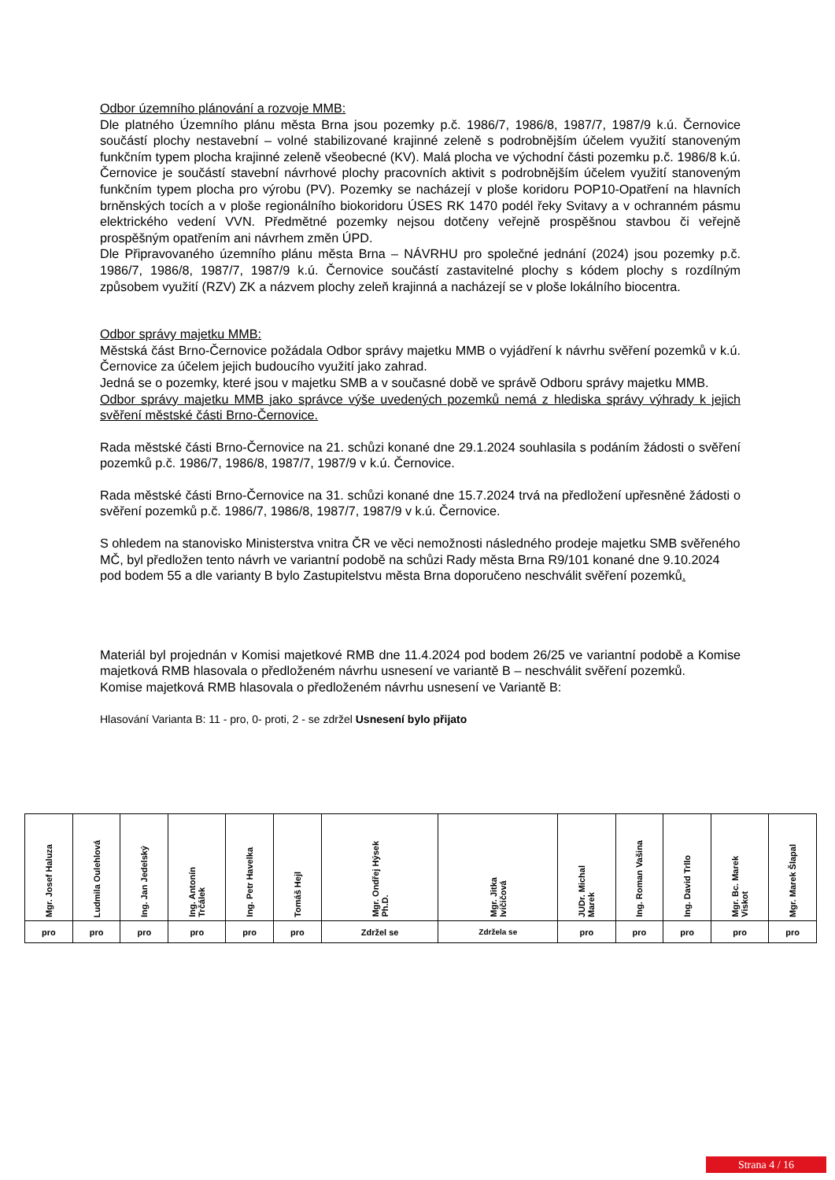Odbor územního plánování a rozvoje MMB:
Dle platného Územního plánu města Brna jsou pozemky p.č. 1986/7, 1986/8, 1987/7, 1987/9 k.ú. Černovice součástí plochy nestavební – volné stabilizované krajinné zeleně s podrobnějším účelem využití stanoveným funkčním typem plocha krajinné zeleně všeobecné (KV). Malá plocha ve východní části pozemku p.č. 1986/8 k.ú. Černovice je součástí stavební návrhové plochy pracovních aktivit s podrobnějším účelem využití stanoveným funkčním typem plocha pro výrobu (PV). Pozemky se nacházejí v ploše koridoru POP10-Opatření na hlavních brněnských tocích a v ploše regionálního biokoridoru ÚSES RK 1470 podél řeky Svitavy a v ochranném pásmu elektrického vedení VVN. Předmětné pozemky nejsou dotčeny veřejně prospěšnou stavbou či veřejně prospěšným opatřením ani návrhem změn ÚPD.
Dle Připravovaného územního plánu města Brna – NÁVRHU pro společné jednání (2024) jsou pozemky p.č. 1986/7, 1986/8, 1987/7, 1987/9 k.ú. Černovice součástí zastavitelné plochy s kódem plochy s rozdílným způsobem využití (RZV) ZK a názvem plochy zeleň krajinná a nacházejí se v ploše lokálního biocentra.
Odbor správy majetku MMB:
Městská část Brno-Černovice požádala Odbor správy majetku MMB o vyjádření k návrhu svěření pozemků v k.ú. Černovice za účelem jejich budoucího využití jako zahrad.
Jedná se o pozemky, které jsou v majetku SMB a v současné době ve správě Odboru správy majetku MMB.
Odbor správy majetku MMB jako správce výše uvedených pozemků nemá z hlediska správy výhrady k jejich svěření městské části Brno-Černovice.
Rada městské části Brno-Černovice na 21. schůzi konané dne 29.1.2024 souhlasila s podáním žádosti o svěření pozemků p.č. 1986/7, 1986/8, 1987/7, 1987/9 v k.ú. Černovice.
Rada městské části Brno-Černovice na 31. schůzi konané dne 15.7.2024 trvá na předložení upřesněné žádosti o svěření pozemků p.č. 1986/7, 1986/8, 1987/7, 1987/9 v k.ú. Černovice.
S ohledem na stanovisko Ministerstva vnitra ČR ve věci nemožnosti následného prodeje majetku SMB svěřeného MČ, byl předložen tento návrh ve variantní podobě na schůzi Rady města Brna R9/101 konané dne 9.10.2024 pod bodem 55 a dle varianty B bylo Zastupitelstvu města Brna doporučeno neschválit svěření pozemků.
Materiál byl projednán v Komisi majetkové RMB dne 11.4.2024 pod bodem 26/25 ve variantní podobě a Komise majetková RMB hlasovala o předloženém návrhu usnesení ve variantě B – neschválit svěření pozemků.
Komise majetková RMB hlasovala o předloženém návrhu usnesení ve Variantě B:
Hlasování Varianta B: 11 - pro, 0- proti, 2 - se zdržel Usnesení bylo přijato
| Mgr. Josef Haluza | Ludmila Oulehlová | Ing. Jan Jedelský | Ing. Antonín Trčálek | Ing. Petr Havelka | Tomáš Hejl | Mgr. Ondřej Hýsek Ph.D. | Mgr. Jitka Ivičičová | JUDr. Michal Marek | Ing. Roman Vašina | Ing. David Trllo | Mgr. Bc. Marek Viskot | Mgr. Marek Šlapal |
| --- | --- | --- | --- | --- | --- | --- | --- | --- | --- | --- | --- | --- |
| pro | pro | pro | pro | pro | pro | Zdržel se | Zdržela se | pro | pro | pro | pro | pro |
Strana 4 / 16